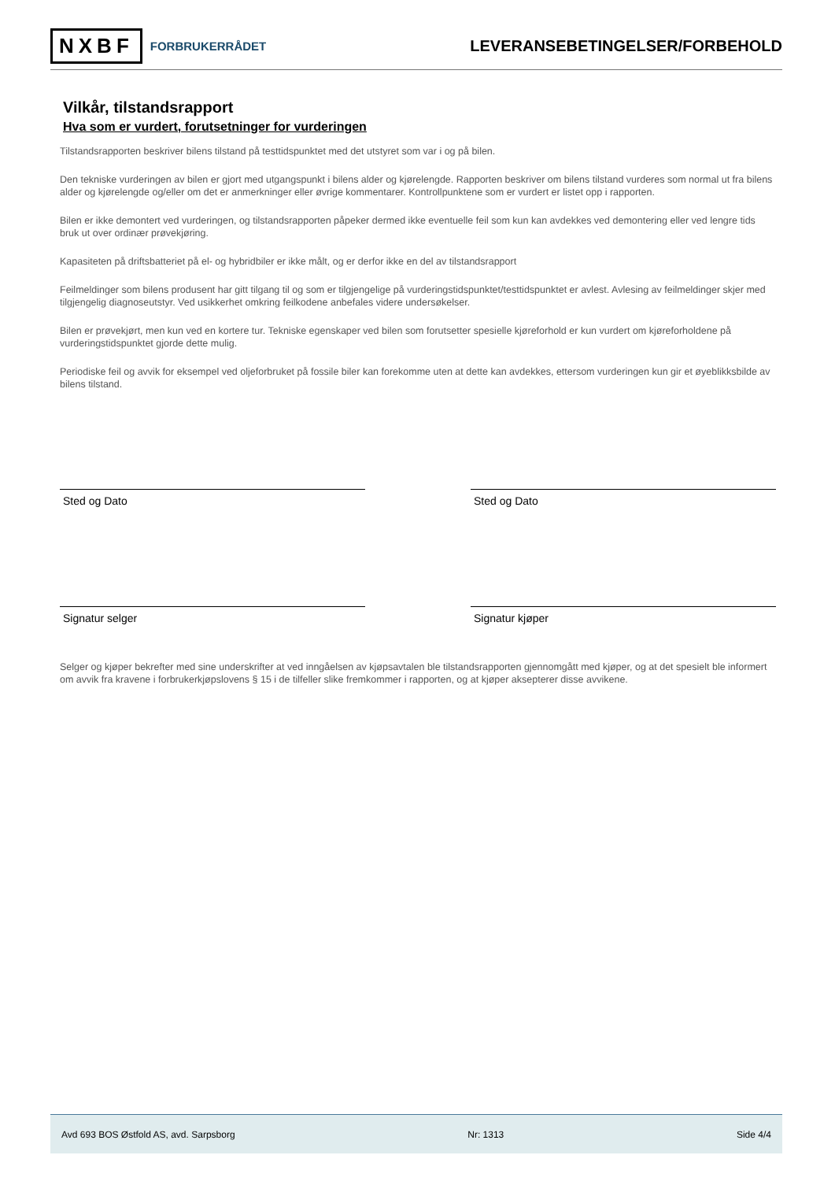NXBF FORBRUKERRÅDET
LEVERANSEBETINGELSER/FORBEHOLD
Vilkår, tilstandsrapport
Hva som er vurdert, forutsetninger for vurderingen
Tilstandsrapporten beskriver bilens tilstand på testtidspunktet med det utstyret som var i og på bilen.
Den tekniske vurderingen av bilen er gjort med utgangspunkt i bilens alder og kjørelengde. Rapporten beskriver om bilens tilstand vurderes som normal ut fra bilens alder og kjørelengde og/eller om det er anmerkninger eller øvrige kommentarer. Kontrollpunktene som er vurdert er listet opp i rapporten.
Bilen er ikke demontert ved vurderingen, og tilstandsrapporten påpeker dermed ikke eventuelle feil som kun kan avdekkes ved demontering eller ved lengre tids bruk ut over ordinær prøvekjøring.
Kapasiteten på driftsbatteriet på el- og hybridbiler er ikke målt, og er derfor ikke en del av tilstandsrapport
Feilmeldinger som bilens produsent har gitt tilgang til og som er tilgjengelige på vurderingstidspunktet/testtidspunktet er avlest. Avlesing av feilmeldinger skjer med tilgjengelig diagnoseutstyr. Ved usikkerhet omkring feilkodene anbefales videre undersøkelser.
Bilen er prøvekjørt, men kun ved en kortere tur. Tekniske egenskaper ved bilen som forutsetter spesielle kjøreforhold er kun vurdert om kjøreforholdene på vurderingstidspunktet gjorde dette mulig.
Periodiske feil og avvik for eksempel ved oljeforbruket på fossile biler kan forekomme uten at dette kan avdekkes, ettersom vurderingen kun gir et øyeblikksbilde av bilens tilstand.
Sted og Dato Sted og Dato
Signatur selger Signatur kjøper
Selger og kjøper bekrefter med sine underskrifter at ved inngåelsen av kjøpsavtalen ble tilstandsrapporten gjennomgått med kjøper, og at det spesielt ble informert om avvik fra kravene i forbrukerkjøpslovens § 15 i de tilfeller slike fremkommer i rapporten, og at kjøper aksepterer disse avvikene.
Avd 693 BOS Østfold AS, avd. Sarpsborg Nr: 1313 Side 4/4